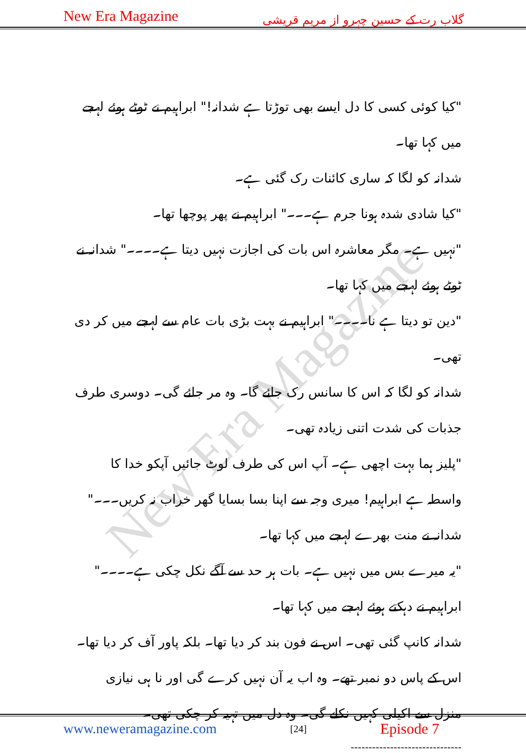New Era Magazine
New Era Magazine گلاب رت کے حسین چہرو از مریم قریشی
"کیا کوئی کسی کا دل ایسے بھی توڑتا ہے شدانہ!" ابراہیم نے ٹوٹے ہوئے لہجے میں کہا تھا۔
شدانہ کو لگا کہ ساری کائنات رک گئی ہے۔
"کیا شادی شدہ ہونا جرم ہے۔۔۔" ابراہیم نے پھر پوچھا تھا۔
"نہیں ہے۔ مگر معاشرہ اس بات کی اجازت نہیں دیتا ہے۔۔۔۔" شدانہ نے ٹوٹے ہوئے لہجے میں کہا تھا۔
"دین تو دیتا ہے نا۔۔۔۔" ابراہیم نے بہت بڑی بات عام سے لہجے میں کر دی تھی۔
شدانہ کو لگا کہ اس کا سانس رک جائے گا۔ وہ مر جائے گی۔ دوسری طرف جذبات کی شدت اتنی زیادہ تھی۔
"پلیز ہما بہت اچھی ہے۔ آپ اس کی طرف لوٹ جائیں آپکو خدا کا واسطہ ہے ابراہیم! میری وجہ سے اپنا بسا بسایا گھر خراب نہ کریں۔۔۔" شدانہ نے منت بھرے لہجے میں کہا تھا۔
"یہ میرے بس میں نہیں ہے۔ بات ہر حد سے آگے نکل چکی ہے۔۔۔۔" ابراہیم نے دہکتے ہوئے لہجے میں کہا تھا۔
شدانہ کانپ گئی تھی۔ اس نے فون بند کر دیا تھا۔ بلکہ پاور آف کر دیا تھا۔ اس کے پاس دو نمبر تھے۔ وہ اب یہ آن نہیں کرے گی اور نا ہی نیازی منزل سے اکیلی کہیں نکلے گی۔ وہ دل میں تہیہ کر چکی تھی۔
-------------------------------
www.neweramagazine.com [24] Episode 7